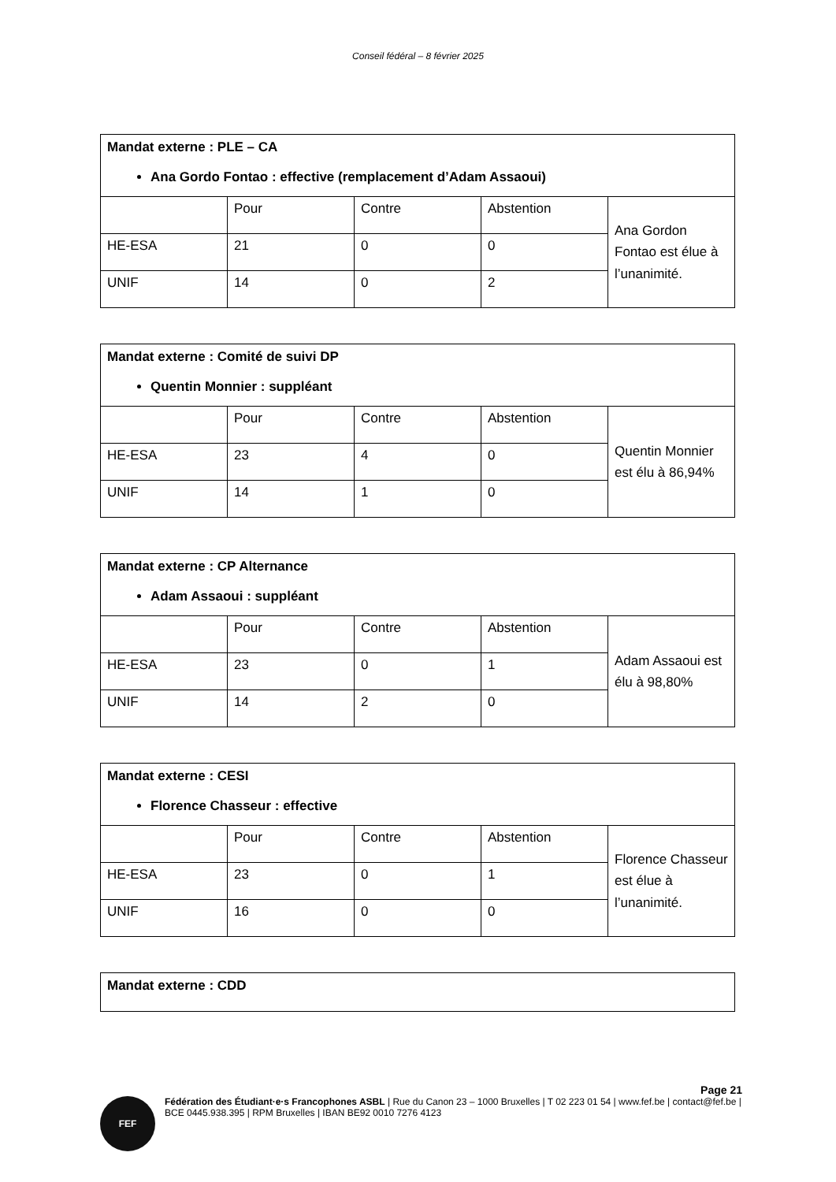Conseil fédéral – 8 février 2025
| Mandat externe : PLE – CA Ana Gordo Fontao : effective (remplacement d’Adam Assaoui) | | | | |
| | Pour | Contre | Abstention | Ana Gordon Fontao est élue à l’unanimité. |
| HE-ESA | 21 | 0 | 0 | |
| UNIF | 14 | 0 | 2 | |
| Mandat externe : Comité de suivi DP Quentin Monnier : suppléant | | | | |
| | Pour | Contre | Abstention | Quentin Monnier est élu à 86,94% |
| HE-ESA | 23 | 4 | 0 | |
| UNIF | 14 | 1 | 0 | |
| Mandat externe : CP Alternance Adam Assaoui : suppléant | | | | |
| | Pour | Contre | Abstention | Adam Assaoui est élu à 98,80% |
| HE-ESA | 23 | 0 | 1 | |
| UNIF | 14 | 2 | 0 | |
| Mandat externe : CESI Florence Chasseur : effective | | | | |
| | Pour | Contre | Abstention | Florence Chasseur est élue à l’unanimité. |
| HE-ESA | 23 | 0 | 1 | |
| UNIF | 16 | 0 | 0 | |
| Mandat externe : CDD |
Page 21
FEF
Fédération des Étudiant·e·s Francophones ASBL | Rue du Canon 23 – 1000 Bruxelles | T 02 223 01 54 | www.fef.be | contact@fef.be | BCE 0445.938.395 | RPM Bruxelles | IBAN BE92 0010 7276 4123